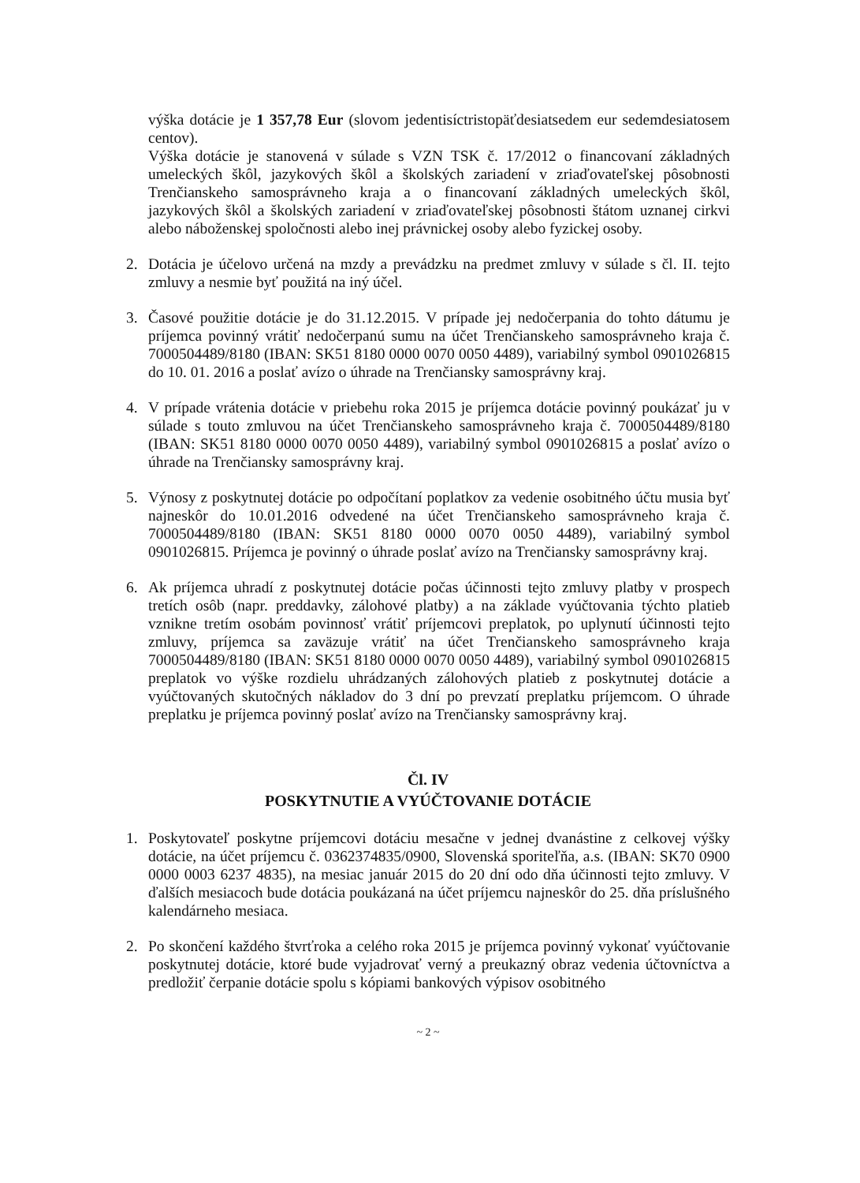výška dotácie je 1 357,78 Eur (slovom jedentisíctristopäťdesiatsedem eur sedemdesiatosem centov).
Výška dotácie je stanovená v súlade s VZN TSK č. 17/2012 o financovaní základných umeleckých škôl, jazykových škôl a školských zariadení v zriaďovateľskej pôsobnosti Trenčianskeho samosprávneho kraja a o financovaní základných umeleckých škôl, jazykových škôl a školských zariadení v zriaďovateľskej pôsobnosti štátom uznanej cirkvi alebo náboženskej spoločnosti alebo inej právnickej osoby alebo fyzickej osoby.
2. Dotácia je účelovo určená na mzdy a prevádzku na predmet zmluvy v súlade s čl. II. tejto zmluvy a nesmie byť použitá na iný účel.
3. Časové použitie dotácie je do 31.12.2015. V prípade jej nedočerpania do tohto dátumu je príjemca povinný vrátiť nedočerpanú sumu na účet Trenčianskeho samosprávneho kraja č. 7000504489/8180 (IBAN: SK51 8180 0000 0070 0050 4489), variabilný symbol 0901026815 do 10. 01. 2016 a poslať avízo o úhrade na Trenčiansky samosprávny kraj.
4. V prípade vrátenia dotácie v priebehu roka 2015 je príjemca dotácie povinný poukázať ju v súlade s touto zmluvou na účet Trenčianskeho samosprávneho kraja č. 7000504489/8180 (IBAN: SK51 8180 0000 0070 0050 4489), variabilný symbol 0901026815 a poslať avízo o úhrade na Trenčiansky samosprávny kraj.
5. Výnosy z poskytnutej dotácie po odpočítaní poplatkov za vedenie osobitného účtu musia byť najneskôr do 10.01.2016 odvedené na účet Trenčianskeho samosprávneho kraja č. 7000504489/8180 (IBAN: SK51 8180 0000 0070 0050 4489), variabilný symbol 0901026815. Príjemca je povinný o úhrade poslať avízo na Trenčiansky samosprávny kraj.
6. Ak príjemca uhradí z poskytnutej dotácie počas účinnosti tejto zmluvy platby v prospech tretích osôb (napr. preddavky, zálohové platby) a na základe vyúčtovania týchto platieb vznikne tretím osobám povinnosť vrátiť príjemcovi preplatok, po uplynutí účinnosti tejto zmluvy, príjemca sa zaväzuje vrátiť na účet Trenčianskeho samosprávneho kraja 7000504489/8180 (IBAN: SK51 8180 0000 0070 0050 4489), variabilný symbol 0901026815 preplatok vo výške rozdielu uhrádzaných zálohových platieb z poskytnutej dotácie a vyúčtovaných skutočných nákladov do 3 dní po prevzatí preplatku príjemcom. O úhrade preplatku je príjemca povinný poslať avízo na Trenčiansky samosprávny kraj.
Čl. IV
POSKYTNUTIE A VYÚČTOVANIE DOTÁCIE
1. Poskytovateľ poskytne príjemcovi dotáciu mesačne v jednej dvanástine z celkovej výšky dotácie, na účet príjemcu č. 0362374835/0900, Slovenská sporiteľňa, a.s. (IBAN: SK70 0900 0000 0003 6237 4835), na mesiac január 2015 do 20 dní odo dňa účinnosti tejto zmluvy. V ďalších mesiacoch bude dotácia poukázaná na účet príjemcu najneskôr do 25. dňa príslušného kalendárneho mesiaca.
2. Po skončení každého štvrťroka a celého roka 2015 je príjemca povinný vykonať vyúčtovanie poskytnutej dotácie, ktoré bude vyjadrovať verný a preukazný obraz vedenia účtovníctva a predložiť čerpanie dotácie spolu s kópiami bankových výpisov osobitného
~ 2 ~